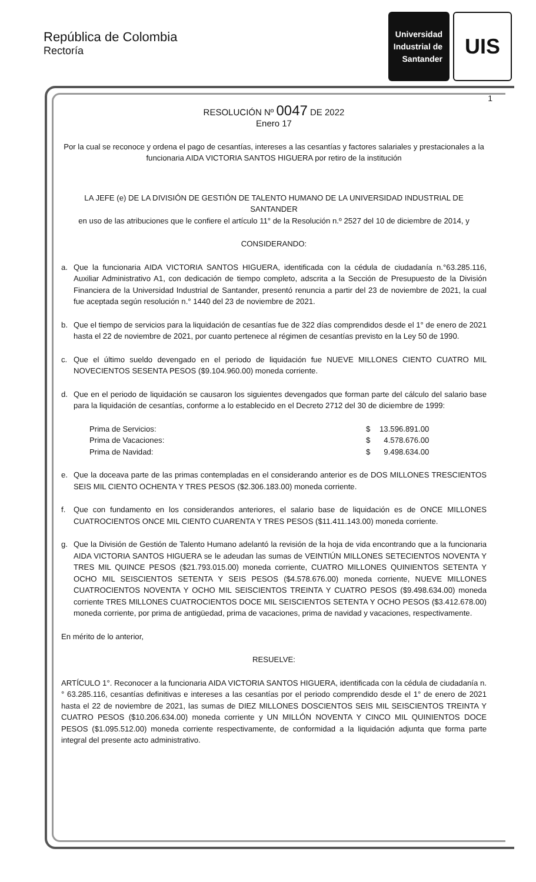República de Colombia
Rectoría
Universidad
Industrial de
Santander
UIS
1
RESOLUCIÓN Nº 0047 DE 2022
Enero 17
Por la cual se reconoce y ordena el pago de cesantías, intereses a las cesantías y factores salariales y prestacionales a la funcionaria AIDA VICTORIA SANTOS HIGUERA por retiro de la institución
LA JEFE (e) DE LA DIVISIÓN DE GESTIÓN DE TALENTO HUMANO DE LA UNIVERSIDAD INDUSTRIAL DE SANTANDER
en uso de las atribuciones que le confiere el artículo 11° de la Resolución n.º 2527 del 10 de diciembre de 2014, y
CONSIDERANDO:
a. Que la funcionaria AIDA VICTORIA SANTOS HIGUERA, identificada con la cédula de ciudadanía n.°63.285.116, Auxiliar Administrativo A1, con dedicación de tiempo completo, adscrita a la Sección de Presupuesto de la División Financiera de la Universidad Industrial de Santander, presentó renuncia a partir del 23 de noviembre de 2021, la cual fue aceptada según resolución n.° 1440 del 23 de noviembre de 2021.
b. Que el tiempo de servicios para la liquidación de cesantías fue de 322 días comprendidos desde el 1° de enero de 2021 hasta el 22 de noviembre de 2021, por cuanto pertenece al régimen de cesantías previsto en la Ley 50 de 1990.
c. Que el último sueldo devengado en el periodo de liquidación fue NUEVE MILLONES CIENTO CUATRO MIL NOVECIENTOS SESENTA PESOS ($9.104.960.00) moneda corriente.
d. Que en el periodo de liquidación se causaron los siguientes devengados que forman parte del cálculo del salario base para la liquidación de cesantías, conforme a lo establecido en el Decreto 2712 del 30 de diciembre de 1999:
| Prima de Servicios: | $ | 13.596.891.00 |
| Prima de Vacaciones: | $ | 4.578.676.00 |
| Prima de Navidad: | $ | 9.498.634.00 |
e. Que la doceava parte de las primas contempladas en el considerando anterior es de DOS MILLONES TRESCIENTOS SEIS MIL CIENTO OCHENTA Y TRES PESOS ($2.306.183.00) moneda corriente.
f. Que con fundamento en los considerandos anteriores, el salario base de liquidación es de ONCE MILLONES CUATROCIENTOS ONCE MIL CIENTO CUARENTA Y TRES PESOS ($11.411.143.00) moneda corriente.
g. Que la División de Gestión de Talento Humano adelantó la revisión de la hoja de vida encontrando que a la funcionaria AIDA VICTORIA SANTOS HIGUERA se le adeudan las sumas de VEINTIÚN MILLONES SETECIENTOS NOVENTA Y TRES MIL QUINCE PESOS ($21.793.015.00) moneda corriente, CUATRO MILLONES QUINIENTOS SETENTA Y OCHO MIL SEISCIENTOS SETENTA Y SEIS PESOS ($4.578.676.00) moneda corriente, NUEVE MILLONES CUATROCIENTOS NOVENTA Y OCHO MIL SEISCIENTOS TREINTA Y CUATRO PESOS ($9.498.634.00) moneda corriente TRES MILLONES CUATROCIENTOS DOCE MIL SEISCIENTOS SETENTA Y OCHO PESOS ($3.412.678.00) moneda corriente, por prima de antigüedad, prima de vacaciones, prima de navidad y vacaciones, respectivamente.
En mérito de lo anterior,
RESUELVE:
ARTÍCULO 1°. Reconocer a la funcionaria AIDA VICTORIA SANTOS HIGUERA, identificada con la cédula de ciudadanía n.° 63.285.116, cesantías definitivas e intereses a las cesantías por el periodo comprendido desde el 1° de enero de 2021 hasta el 22 de noviembre de 2021, las sumas de DIEZ MILLONES DOSCIENTOS SEIS MIL SEISCIENTOS TREINTA Y CUATRO PESOS ($10.206.634.00) moneda corriente y UN MILLÓN NOVENTA Y CINCO MIL QUINIENTOS DOCE PESOS ($1.095.512.00) moneda corriente respectivamente, de conformidad a la liquidación adjunta que forma parte integral del presente acto administrativo.